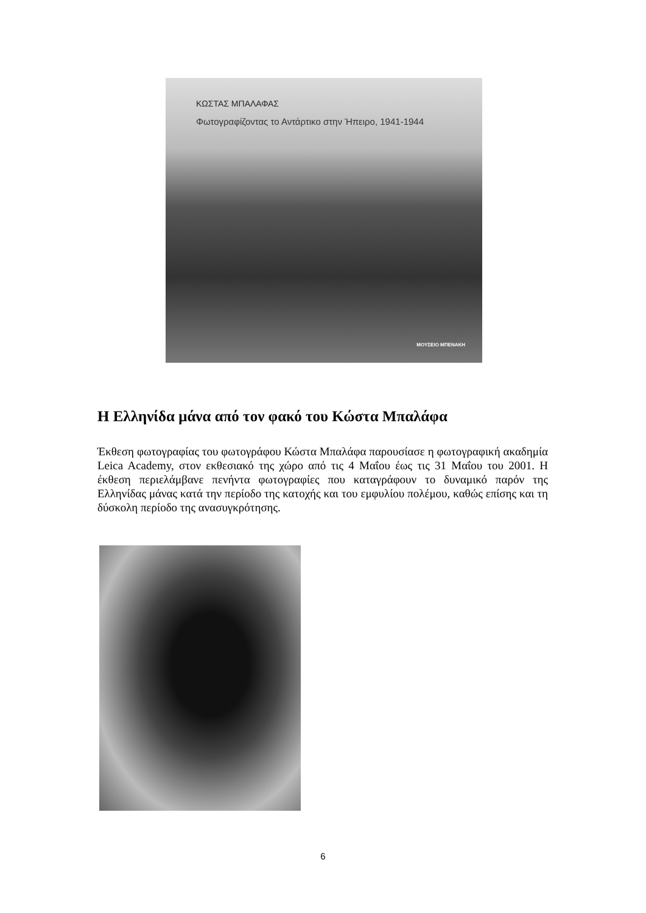ΚΩΣΤΑΣ ΜΠΑΛΑΦΑΣ
Φωτογραφίζοντας το Αντάρτικο στην Ήπειρο, 1941-1944
ΜΟΥΣΕΙΟ ΜΠΕΝΑΚΗ
Η Ελληνίδα μάνα από τον φακό του Κώστα Μπαλάφα
Έκθεση φωτογραφίας του φωτογράφου Κώστα Μπαλάφα παρουσίασε η φωτογραφική ακαδημία Leica Academy, στον εκθεσιακό της χώρο από τις 4 Μαΐου έως τις 31 Μαΐου του 2001. Η έκθεση περιελάμβανε πενήντα φωτογραφίες που καταγράφουν το δυναμικό παρόν της Ελληνίδας μάνας κατά την περίοδο της κατοχής και του εμφυλίου πολέμου, καθώς επίσης και τη δύσκολη περίοδο της ανασυγκρότησης.
6